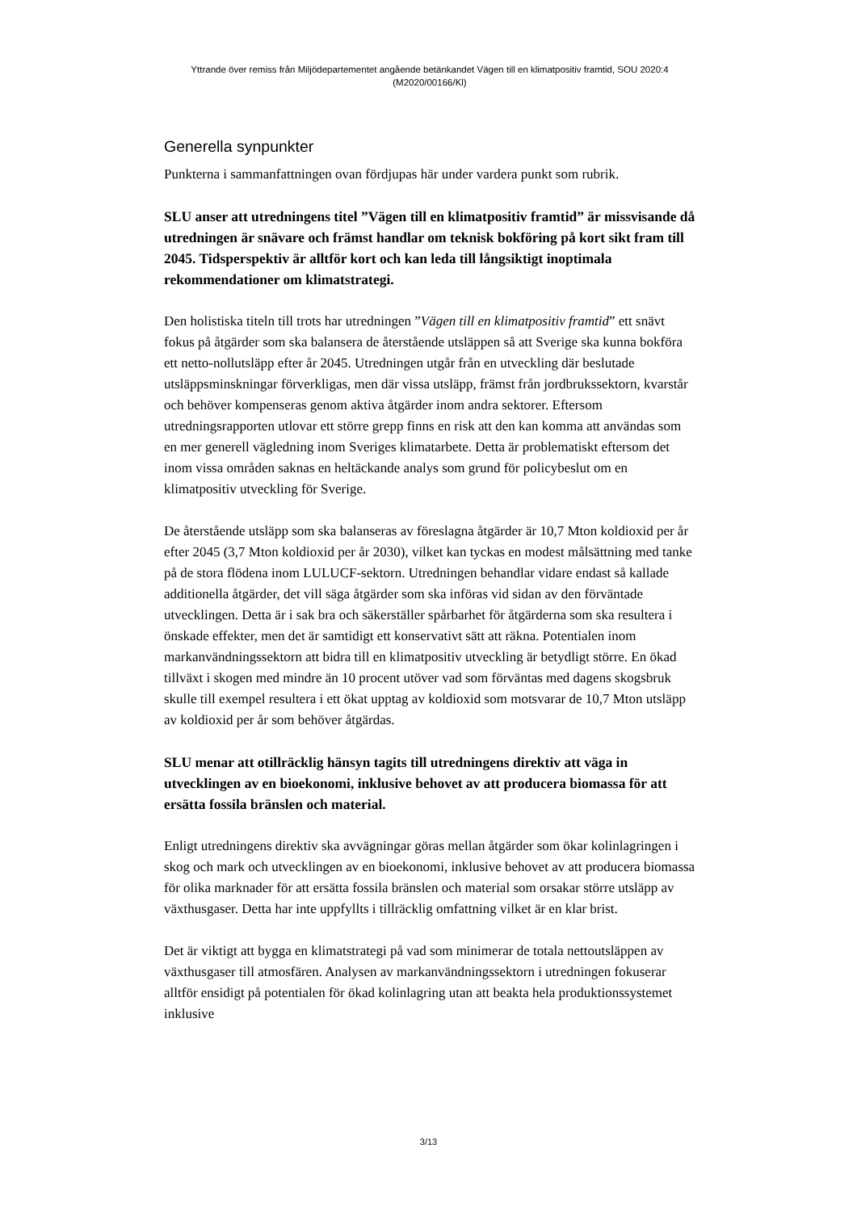Yttrande över remiss från Miljödepartementet angående betänkandet Vägen till en klimatpositiv framtid, SOU 2020:4
(M2020/00166/Kl)
Generella synpunkter
Punkterna i sammanfattningen ovan fördjupas här under vardera punkt som rubrik.
SLU anser att utredningens titel ”Vägen till en klimatpositiv framtid” är missvisande då utredningen är snävare och främst handlar om teknisk bokföring på kort sikt fram till 2045. Tidsperspektiv är alltför kort och kan leda till långsiktigt inoptimala rekommendationer om klimatstrategi.
Den holistiska titeln till trots har utredningen ”Vägen till en klimatpositiv framtid” ett snävt fokus på åtgärder som ska balansera de återstående utsläppen så att Sverige ska kunna bokföra ett netto-nollutsläpp efter år 2045. Utredningen utgår från en utveckling där beslutade utsläppsminskningar förverkligas, men där vissa utsläpp, främst från jordbrukssektorn, kvarstår och behöver kompenseras genom aktiva åtgärder inom andra sektorer. Eftersom utredningsrapporten utlovar ett större grepp finns en risk att den kan komma att användas som en mer generell vägledning inom Sveriges klimatarbete. Detta är problematiskt eftersom det inom vissa områden saknas en heltäckande analys som grund för policybeslut om en klimatpositiv utveckling för Sverige.
De återstående utsläpp som ska balanseras av föreslagna åtgärder är 10,7 Mton koldioxid per år efter 2045 (3,7 Mton koldioxid per år 2030), vilket kan tyckas en modest målsättning med tanke på de stora flödena inom LULUCF-sektorn. Utredningen behandlar vidare endast så kallade additionella åtgärder, det vill säga åtgärder som ska införas vid sidan av den förväntade utvecklingen. Detta är i sak bra och säkerställer spårbarhet för åtgärderna som ska resultera i önskade effekter, men det är samtidigt ett konservativt sätt att räkna. Potentialen inom markanvändningssektorn att bidra till en klimatpositiv utveckling är betydligt större. En ökad tillväxt i skogen med mindre än 10 procent utöver vad som förväntas med dagens skogsbruk skulle till exempel resultera i ett ökat upptag av koldioxid som motsvarar de 10,7 Mton utsläpp av koldioxid per år som behöver åtgärdas.
SLU menar att otillräcklig hänsyn tagits till utredningens direktiv att väga in utvecklingen av en bioekonomi, inklusive behovet av att producera biomassa för att ersätta fossila bränslen och material.
Enligt utredningens direktiv ska avvägningar göras mellan åtgärder som ökar kolinlagringen i skog och mark och utvecklingen av en bioekonomi, inklusive behovet av att producera biomassa för olika marknader för att ersätta fossila bränslen och material som orsakar större utsläpp av växthusgaser. Detta har inte uppfyllts i tillräcklig omfattning vilket är en klar brist.
Det är viktigt att bygga en klimatstrategi på vad som minimerar de totala nettoutsläppen av växthusgaser till atmosfären. Analysen av markanvändningssektorn i utredningen fokuserar alltför ensidigt på potentialen för ökad kolinlagring utan att beakta hela produktionssystemet inklusive
3/13